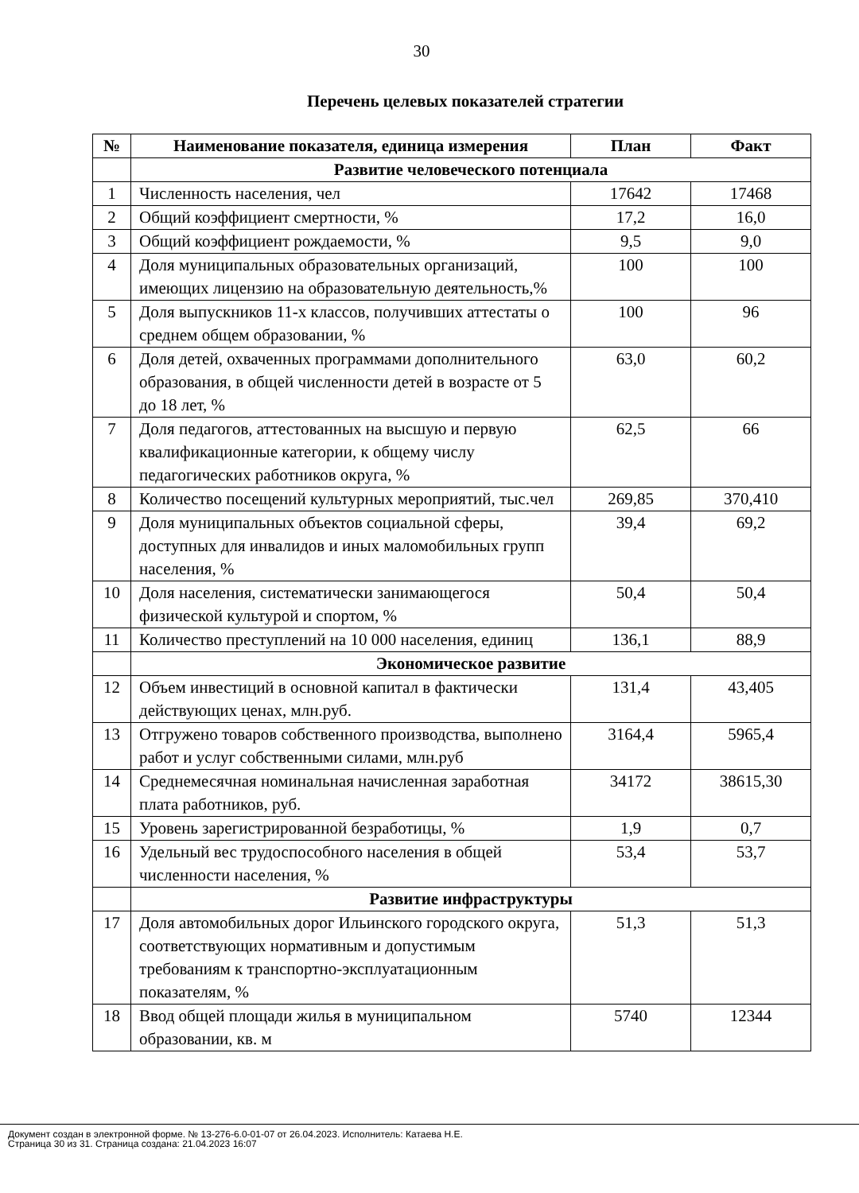30
Перечень целевых показателей стратегии
| № | Наименование показателя, единица измерения | План | Факт |
| --- | --- | --- | --- |
| | Развитие человеческого потенциала | | |
| 1 | Численность населения, чел | 17642 | 17468 |
| 2 | Общий коэффициент смертности, % | 17,2 | 16,0 |
| 3 | Общий коэффициент рождаемости, % | 9,5 | 9,0 |
| 4 | Доля муниципальных образовательных организаций, имеющих лицензию на образовательную деятельность,% | 100 | 100 |
| 5 | Доля выпускников 11-х классов, получивших аттестаты о среднем общем образовании, % | 100 | 96 |
| 6 | Доля детей, охваченных программами дополнительного образования, в общей численности детей в возрасте от 5 до 18 лет, % | 63,0 | 60,2 |
| 7 | Доля педагогов, аттестованных на высшую и первую квалификационные категории, к общему числу педагогических работников округа, % | 62,5 | 66 |
| 8 | Количество посещений культурных мероприятий, тыс.чел | 269,85 | 370,410 |
| 9 | Доля муниципальных объектов социальной сферы, доступных для инвалидов и иных маломобильных групп населения, % | 39,4 | 69,2 |
| 10 | Доля населения, систематически занимающегося физической культурой и спортом, % | 50,4 | 50,4 |
| 11 | Количество преступлений на 10 000 населения, единиц | 136,1 | 88,9 |
| | Экономическое развитие | | |
| 12 | Объем инвестиций в основной капитал в фактически действующих ценах, млн.руб. | 131,4 | 43,405 |
| 13 | Отгружено товаров собственного производства, выполнено работ и услуг собственными силами, млн.руб | 3164,4 | 5965,4 |
| 14 | Среднемесячная номинальная начисленная заработная плата работников, руб. | 34172 | 38615,30 |
| 15 | Уровень зарегистрированной безработицы, % | 1,9 | 0,7 |
| 16 | Удельный вес трудоспособного населения в общей численности населения, % | 53,4 | 53,7 |
| | Развитие инфраструктуры | | |
| 17 | Доля автомобильных дорог Ильинского городского округа, соответствующих нормативным и допустимым требованиям к транспортно-эксплуатационным показателям, % | 51,3 | 51,3 |
| 18 | Ввод общей площади жилья в муниципальном образовании, кв. м | 5740 | 12344 |
Документ создан в электронной форме. № 13-276-6.0-01-07 от 26.04.2023. Исполнитель: Катаева Н.Е.
Страница 30 из 31. Страница создана: 21.04.2023 16:07